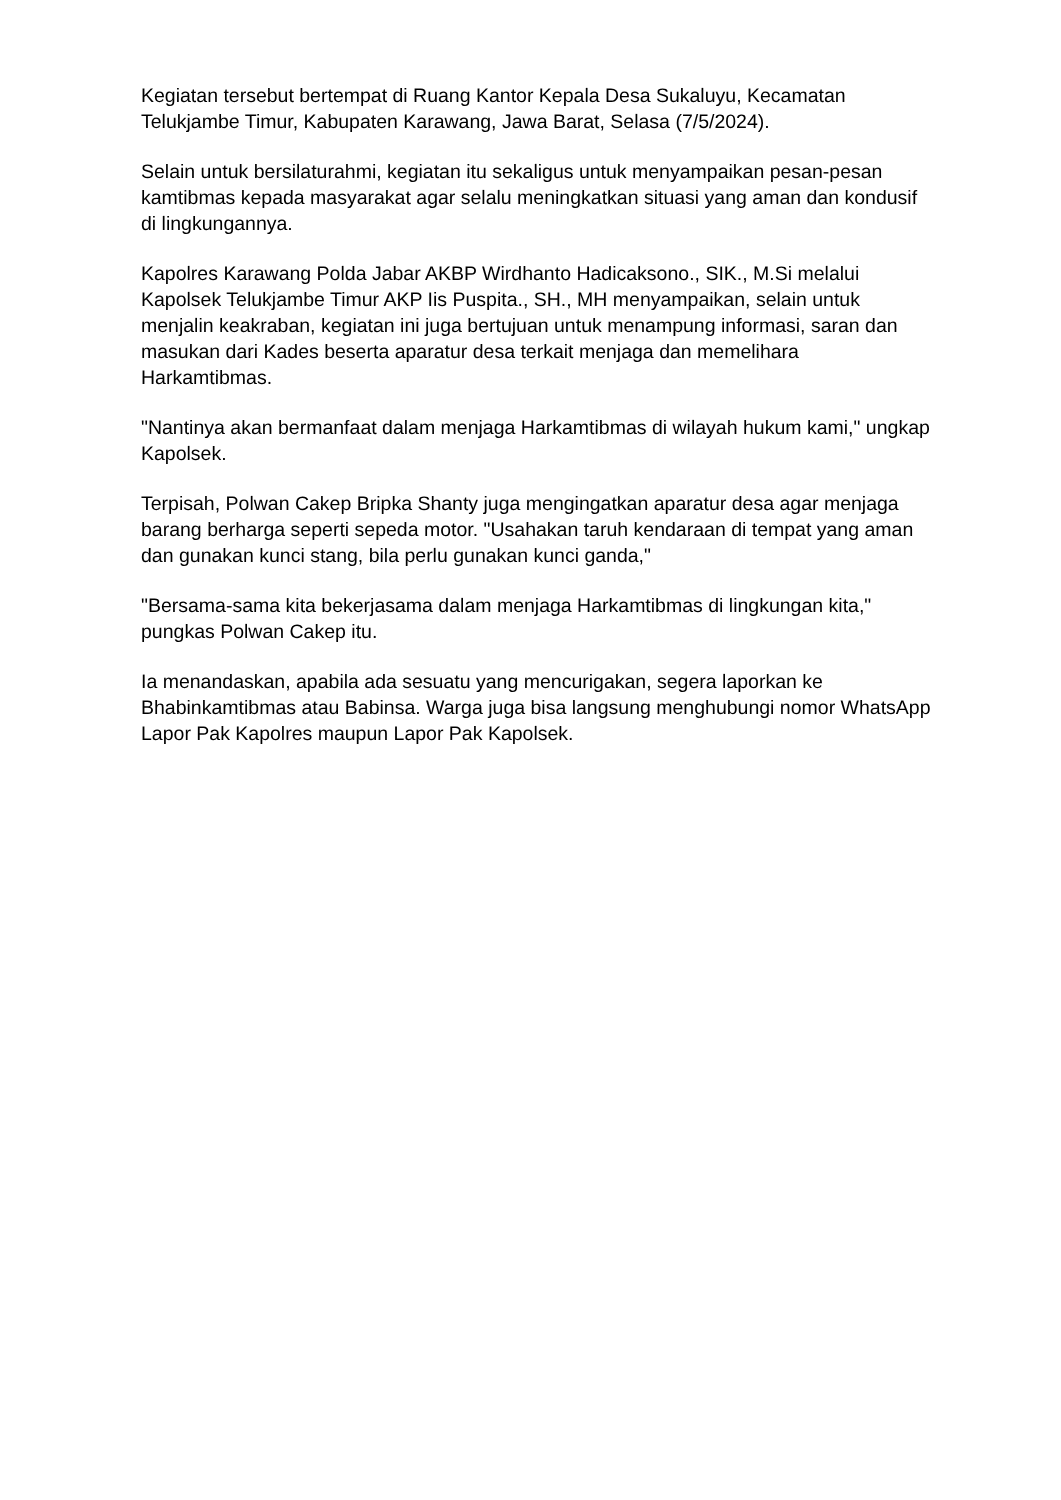Kegiatan tersebut bertempat di Ruang Kantor Kepala Desa Sukaluyu, Kecamatan Telukjambe Timur, Kabupaten Karawang, Jawa Barat, Selasa (7/5/2024).
Selain untuk bersilaturahmi, kegiatan itu sekaligus untuk menyampaikan pesan-pesan kamtibmas kepada masyarakat agar selalu meningkatkan situasi yang aman dan kondusif di lingkungannya.
Kapolres Karawang Polda Jabar AKBP Wirdhanto Hadicaksono., SIK., M.Si melalui Kapolsek Telukjambe Timur AKP Iis Puspita., SH., MH menyampaikan, selain untuk menjalin keakraban, kegiatan ini juga bertujuan untuk menampung informasi, saran dan masukan dari Kades beserta aparatur desa terkait menjaga dan memelihara Harkamtibmas.
"Nantinya akan bermanfaat dalam menjaga Harkamtibmas di wilayah hukum kami," ungkap Kapolsek.
Terpisah, Polwan Cakep Bripka Shanty juga mengingatkan aparatur desa agar menjaga barang berharga seperti sepeda motor. "Usahakan taruh kendaraan di tempat yang aman dan gunakan kunci stang, bila perlu gunakan kunci ganda,"
"Bersama-sama kita bekerjasama dalam menjaga Harkamtibmas di lingkungan kita," pungkas Polwan Cakep itu.
Ia menandaskan, apabila ada sesuatu yang mencurigakan, segera laporkan ke Bhabinkamtibmas atau Babinsa. Warga juga bisa langsung menghubungi nomor WhatsApp Lapor Pak Kapolres maupun Lapor Pak Kapolsek.